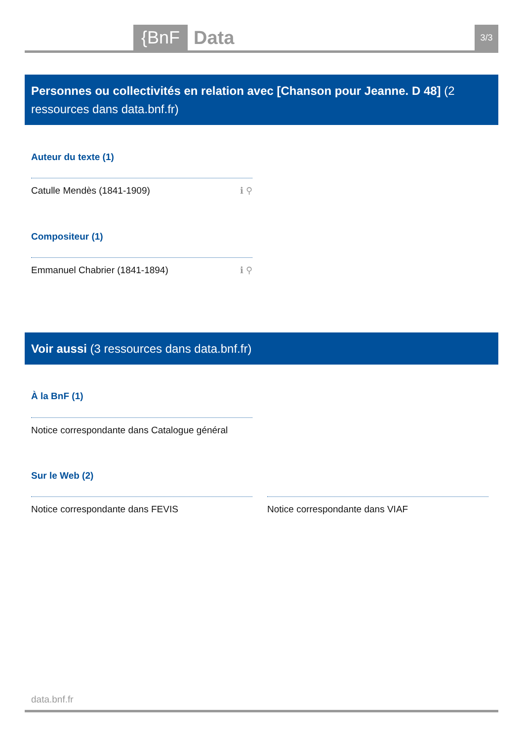{BnF Data 3/3
Personnes ou collectivités en relation avec [Chanson pour Jeanne. D 48] (2 ressources dans data.bnf.fr)
Auteur du texte (1)
Catulle Mendès (1841-1909) ℹ ⚲
Compositeur (1)
Emmanuel Chabrier (1841-1894) ℹ ⚲
Voir aussi (3 ressources dans data.bnf.fr)
À la BnF (1)
Notice correspondante dans Catalogue général
Sur le Web (2)
Notice correspondante dans FEVIS Notice correspondante dans VIAF
data.bnf.fr